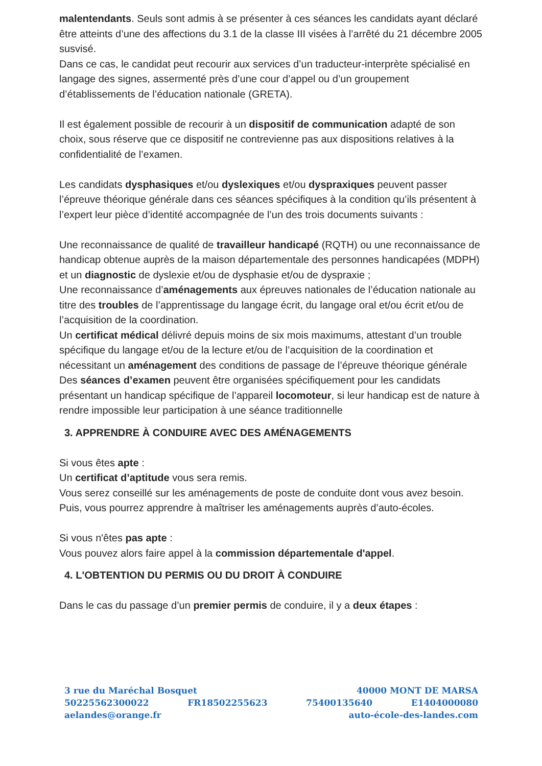malentendants. Seuls sont admis à se présenter à ces séances les candidats ayant déclaré être atteints d’une des affections du 3.1 de la classe III visées à l’arrêté du 21 décembre 2005 susvisé.
Dans ce cas, le candidat peut recourir aux services d’un traducteur-interprète spécialisé en langage des signes, assermenté près d’une cour d’appel ou d’un groupement d’établissements de l’éducation nationale (GRETA).
Il est également possible de recourir à un dispositif de communication adapté de son choix, sous réserve que ce dispositif ne contrevienne pas aux dispositions relatives à la confidentialité de l’examen.
Les candidats dysphasiques et/ou dyslexiques et/ou dyspraxiques peuvent passer l’épreuve théorique générale dans ces séances spécifiques à la condition qu’ils présentent à l’expert leur pièce d’identité accompagnée de l’un des trois documents suivants :
Une reconnaissance de qualité de travailleur handicapé (RQTH) ou une reconnaissance de handicap obtenue auprès de la maison départementale des personnes handicapées (MDPH) et un diagnostic de dyslexie et/ou de dysphasie et/ou de dyspraxie ;
Une reconnaissance d’aménagements aux épreuves nationales de l’éducation nationale au titre des troubles de l’apprentissage du langage écrit, du langage oral et/ou écrit et/ou de l’acquisition de la coordination.
Un certificat médical délivré depuis moins de six mois maximums, attestant d’un trouble spécifique du langage et/ou de la lecture et/ou de l’acquisition de la coordination et nécessitant un aménagement des conditions de passage de l’épreuve théorique générale
Des séances d’examen peuvent être organisées spécifiquement pour les candidats présentant un handicap spécifique de l’appareil locomoteur, si leur handicap est de nature à rendre impossible leur participation à une séance traditionnelle
3. APPRENDRE À CONDUIRE AVEC DES AMÉNAGEMENTS
Si vous êtes apte :
Un certificat d’aptitude vous sera remis.
Vous serez conseillé sur les aménagements de poste de conduite dont vous avez besoin. Puis, vous pourrez apprendre à maîtriser les aménagements auprès d’auto-écoles.
Si vous n'êtes pas apte :
Vous pouvez alors faire appel à la commission départementale d'appel.
4. L'OBTENTION DU PERMIS OU DU DROIT À CONDUIRE
Dans le cas du passage d’un premier permis de conduire, il y a deux étapes :
3 rue du Maréchal Bosquet 40000 MONT DE MARSA
50225562300022 FR18502255623 75400135640 E1404000080
aelandes@orange.fr auto-école-des-landes.com